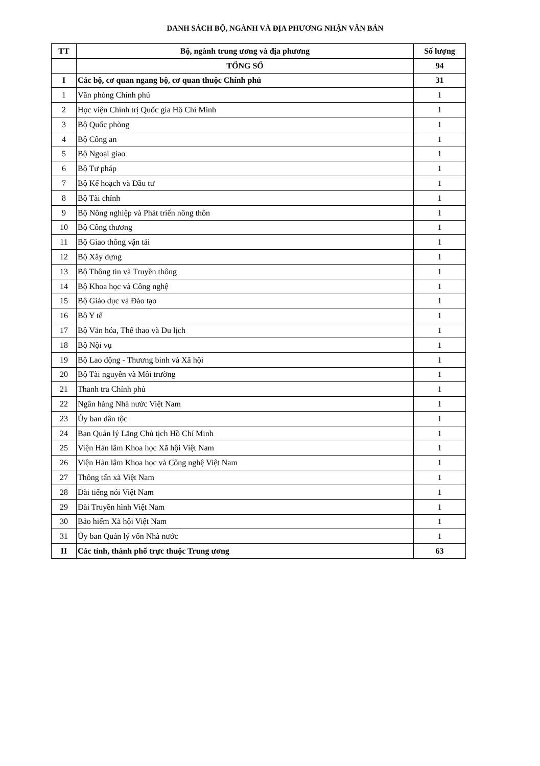DANH SÁCH BỘ, NGÀNH VÀ ĐỊA PHƯƠNG NHẬN VĂN BẢN
| TT | Bộ, ngành trung ương và địa phương | Số lượng |
| --- | --- | --- |
| | TỔNG SỐ | 94 |
| I | Các bộ, cơ quan ngang bộ, cơ quan thuộc Chính phủ | 31 |
| 1 | Văn phòng Chính phủ | 1 |
| 2 | Học viện Chính trị Quốc gia Hồ Chí Minh | 1 |
| 3 | Bộ Quốc phòng | 1 |
| 4 | Bộ Công an | 1 |
| 5 | Bộ Ngoại giao | 1 |
| 6 | Bộ Tư pháp | 1 |
| 7 | Bộ Kế hoạch và Đầu tư | 1 |
| 8 | Bộ Tài chính | 1 |
| 9 | Bộ Nông nghiệp và Phát triển nông thôn | 1 |
| 10 | Bộ Công thương | 1 |
| 11 | Bộ Giao thông vận tải | 1 |
| 12 | Bộ Xây dựng | 1 |
| 13 | Bộ Thông tin và Truyền thông | 1 |
| 14 | Bộ Khoa học và Công nghệ | 1 |
| 15 | Bộ Giáo dục và Đào tạo | 1 |
| 16 | Bộ Y tế | 1 |
| 17 | Bộ Văn hóa, Thể thao và Du lịch | 1 |
| 18 | Bộ Nội vụ | 1 |
| 19 | Bộ Lao động - Thương binh và Xã hội | 1 |
| 20 | Bộ Tài nguyên và Môi trường | 1 |
| 21 | Thanh tra Chính phủ | 1 |
| 22 | Ngân hàng Nhà nước Việt Nam | 1 |
| 23 | Ủy ban dân tộc | 1 |
| 24 | Ban Quản lý Lăng Chủ tịch Hồ Chí Minh | 1 |
| 25 | Viện Hàn lâm Khoa học Xã hội Việt Nam | 1 |
| 26 | Viện Hàn lâm Khoa học và Công nghệ Việt Nam | 1 |
| 27 | Thông tấn xã Việt Nam | 1 |
| 28 | Đài tiếng nói Việt Nam | 1 |
| 29 | Đài Truyền hình Việt Nam | 1 |
| 30 | Bảo hiểm Xã hội Việt Nam | 1 |
| 31 | Ủy ban Quản lý vốn Nhà nước | 1 |
| II | Các tỉnh, thành phố trực thuộc Trung ương | 63 |